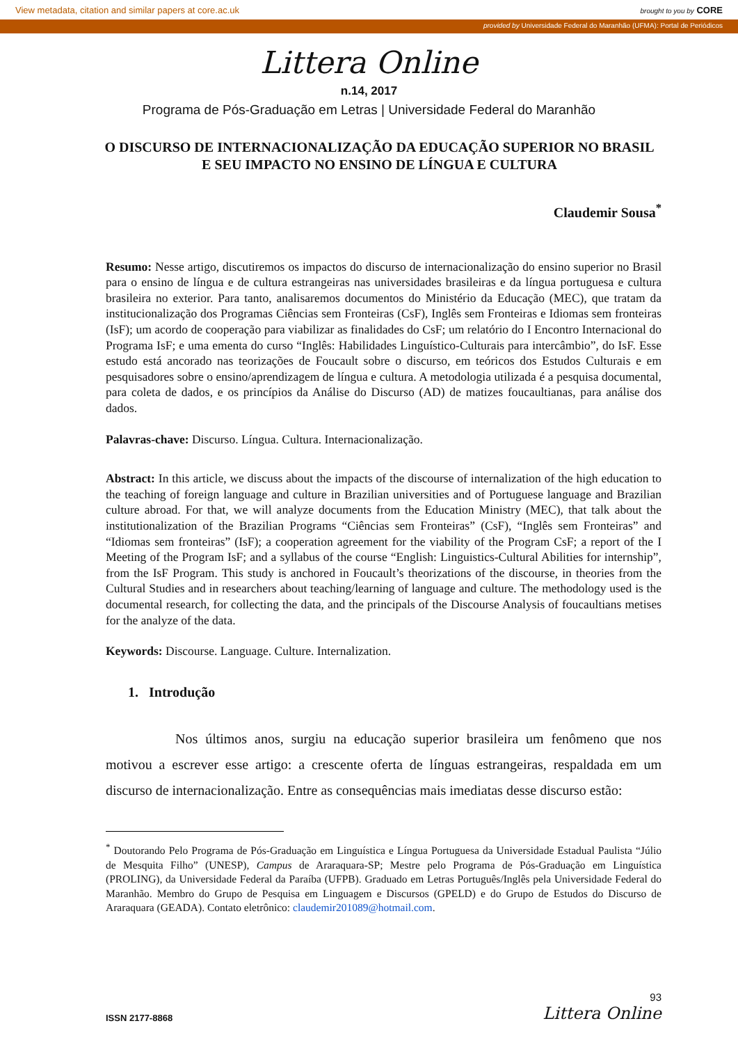View metadata, citation and similar papers at core.ac.uk brought to you by CORE
provided by Universidade Federal do Maranhão (UFMA): Portal de Periódicos
Littera Online
n.14, 2017
Programa de Pós-Graduação em Letras | Universidade Federal do Maranhão
O DISCURSO DE INTERNACIONALIZAÇÃO DA EDUCAÇÃO SUPERIOR NO BRASIL E SEU IMPACTO NO ENSINO DE LÍNGUA E CULTURA
Claudemir Sousa<sup>*</sup>
Resumo: Nesse artigo, discutiremos os impactos do discurso de internacionalização do ensino superior no Brasil para o ensino de língua e de cultura estrangeiras nas universidades brasileiras e da língua portuguesa e cultura brasileira no exterior. Para tanto, analisaremos documentos do Ministério da Educação (MEC), que tratam da institucionalização dos Programas Ciências sem Fronteiras (CsF), Inglês sem Fronteiras e Idiomas sem fronteiras (IsF); um acordo de cooperação para viabilizar as finalidades do CsF; um relatório do I Encontro Internacional do Programa IsF; e uma ementa do curso “Inglês: Habilidades Linguístico-Culturais para intercâmbio”, do IsF. Esse estudo está ancorado nas teorizações de Foucault sobre o discurso, em teóricos dos Estudos Culturais e em pesquisadores sobre o ensino/aprendizagem de língua e cultura. A metodologia utilizada é a pesquisa documental, para coleta de dados, e os princípios da Análise do Discurso (AD) de matizes foucaultianas, para análise dos dados.
Palavras-chave: Discurso. Língua. Cultura. Internacionalização.
Abstract: In this article, we discuss about the impacts of the discourse of internalization of the high education to the teaching of foreign language and culture in Brazilian universities and of Portuguese language and Brazilian culture abroad. For that, we will analyze documents from the Education Ministry (MEC), that talk about the institutionalization of the Brazilian Programs “Ciências sem Fronteiras” (CsF), “Inglês sem Fronteiras” and “Idiomas sem fronteiras” (IsF); a cooperation agreement for the viability of the Program CsF; a report of the I Meeting of the Program IsF; and a syllabus of the course “English: Linguistics-Cultural Abilities for internship”, from the IsF Program. This study is anchored in Foucault’s theorizations of the discourse, in theories from the Cultural Studies and in researchers about teaching/learning of language and culture. The methodology used is the documental research, for collecting the data, and the principals of the Discourse Analysis of foucaultians metises for the analyze of the data.
Keywords: Discourse. Language. Culture. Internalization.
1. Introdução
Nos últimos anos, surgiu na educação superior brasileira um fenômeno que nos motivou a escrever esse artigo: a crescente oferta de línguas estrangeiras, respaldada em um discurso de internacionalização. Entre as consequências mais imediatas desse discurso estão:
<sup>*</sup> Doutorando Pelo Programa de Pós-Graduação em Linguística e Língua Portuguesa da Universidade Estadual Paulista “Júlio de Mesquita Filho” (UNESP), Campus de Araraquara-SP; Mestre pelo Programa de Pós-Graduação em Linguística (PROLING), da Universidade Federal da Paraíba (UFPB). Graduado em Letras Português/Inglês pela Universidade Federal do Maranhão. Membro do Grupo de Pesquisa em Linguagem e Discursos (GPELD) e do Grupo de Estudos do Discurso de Araraquara (GEADA). Contato eletrônico: claudemir201089@hotmail.com.
ISSN 2177-8868 93
Littera Online